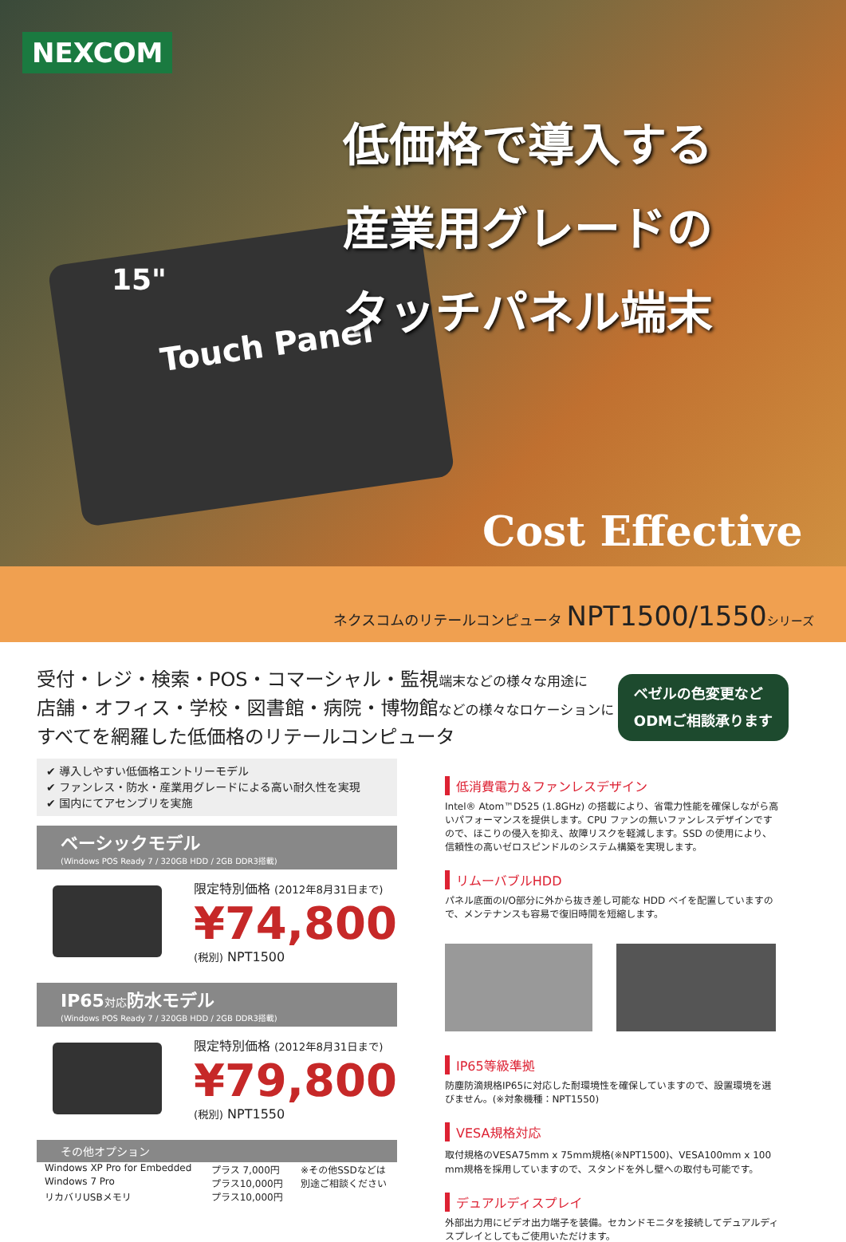NEXCOM
15"
Touch Panel
低価格で導入する
産業用グレードの
タッチパネル端末
Cost Effective
ネクスコムのリテールコンピュータ NPT1500/1550 シリーズ
受付・レジ・検索・POS・コマーシャル・監視端末などの様々な用途に
店舗・オフィス・学校・図書館・病院・博物館などの様々なロケーションに
すべてを網羅した低価格のリテールコンピュータ
ベゼルの色変更など
ODMご相談承ります
✔ 導入しやすい低価格エントリーモデル
✔ ファンレス・防水・産業用グレードによる高い耐久性を実現
✔ 国内にてアセンブリを実施
ベーシックモデル
(Windows POS Ready 7 / 320GB HDD / 2GB DDR3搭載)
限定特別価格 (2012年8月31日まで)
¥74,800
(税別) NPT1500
IP65対応防水モデル
(Windows POS Ready 7 / 320GB HDD / 2GB DDR3搭載)
限定特別価格 (2012年8月31日まで)
¥79,800
(税別) NPT1550
その他オプション
| Windows XP Pro for Embedded | プラス 7,000円 | ※その他SSDなどは 別途ご相談ください |
| Windows 7 Pro | プラス10,000円 | |
| リカバリUSBメモリ | プラス10,000円 | |
低消費電力＆ファンレスデザイン
Intel® Atom™D525 (1.8GHz) の搭載により、省電力性能を確保しながら高いパフォーマンスを提供します。CPU ファンの無いファンレスデザインですので、ほこりの侵入を抑え、故障リスクを軽減します。SSD の使用により、信頼性の高いゼロスピンドルのシステム構築を実現します。
リムーバブルHDD
パネル底面のI/O部分に外から抜き差し可能な HDD ベイを配置していますので、メンテナンスも容易で復旧時間を短縮します。
IP65等級準拠
防塵防滴規格IP65に対応した耐環境性を確保していますので、設置環境を選びません。(※対象機種：NPT1550)
VESA規格対応
取付規格のVESA75mm x 75mm規格(※NPT1500)、VESA100mm x 100 mm規格を採用していますので、スタンドを外し壁への取付も可能です。
デュアルディスプレイ
外部出力用にビデオ出力端子を装備。セカンドモニタを接続してデュアルディスプレイとしてもご使用いただけます。